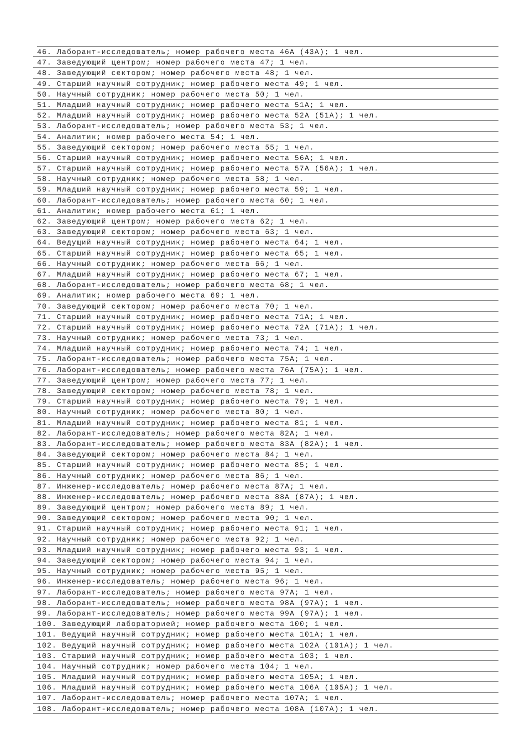46. Лаборант-исследователь; номер рабочего места 46А (43А); 1 чел.
47. Заведующий центром; номер рабочего места 47; 1 чел.
48. Заведующий сектором; номер рабочего места 48; 1 чел.
49. Старший научный сотрудник; номер рабочего места 49; 1 чел.
50. Научный сотрудник; номер рабочего места 50; 1 чел.
51. Младший научный сотрудник; номер рабочего места 51А; 1 чел.
52. Младший научный сотрудник; номер рабочего места 52А (51А); 1 чел.
53. Лаборант-исследователь; номер рабочего места 53; 1 чел.
54. Аналитик; номер рабочего места 54; 1 чел.
55. Заведующий сектором; номер рабочего места 55; 1 чел.
56. Старший научный сотрудник; номер рабочего места 56А; 1 чел.
57. Старший научный сотрудник; номер рабочего места 57А (56А); 1 чел.
58. Научный сотрудник; номер рабочего места 58; 1 чел.
59. Младший научный сотрудник; номер рабочего места 59; 1 чел.
60. Лаборант-исследователь; номер рабочего места 60; 1 чел.
61. Аналитик; номер рабочего места 61; 1 чел.
62. Заведующий центром; номер рабочего места 62; 1 чел.
63. Заведующий сектором; номер рабочего места 63; 1 чел.
64. Ведущий научный сотрудник; номер рабочего места 64; 1 чел.
65. Старший научный сотрудник; номер рабочего места 65; 1 чел.
66. Научный сотрудник; номер рабочего места 66; 1 чел.
67. Младший научный сотрудник; номер рабочего места 67; 1 чел.
68. Лаборант-исследователь; номер рабочего места 68; 1 чел.
69. Аналитик; номер рабочего места 69; 1 чел.
70. Заведующий сектором; номер рабочего места 70; 1 чел.
71. Старший научный сотрудник; номер рабочего места 71А; 1 чел.
72. Старший научный сотрудник; номер рабочего места 72А (71А); 1 чел.
73. Научный сотрудник; номер рабочего места 73; 1 чел.
74. Младший научный сотрудник; номер рабочего места 74; 1 чел.
75. Лаборант-исследователь; номер рабочего места 75А; 1 чел.
76. Лаборант-исследователь; номер рабочего места 76А (75А); 1 чел.
77. Заведующий центром; номер рабочего места 77; 1 чел.
78. Заведующий сектором; номер рабочего места 78; 1 чел.
79. Старший научный сотрудник; номер рабочего места 79; 1 чел.
80. Научный сотрудник; номер рабочего места 80; 1 чел.
81. Младший научный сотрудник; номер рабочего места 81; 1 чел.
82. Лаборант-исследователь; номер рабочего места 82А; 1 чел.
83. Лаборант-исследователь; номер рабочего места 83А (82А); 1 чел.
84. Заведующий сектором; номер рабочего места 84; 1 чел.
85. Старший научный сотрудник; номер рабочего места 85; 1 чел.
86. Научный сотрудник; номер рабочего места 86; 1 чел.
87. Инженер-исследователь; номер рабочего места 87А; 1 чел.
88. Инженер-исследователь; номер рабочего места 88А (87А); 1 чел.
89. Заведующий центром; номер рабочего места 89; 1 чел.
90. Заведующий сектором; номер рабочего места 90; 1 чел.
91. Старший научный сотрудник; номер рабочего места 91; 1 чел.
92. Научный сотрудник; номер рабочего места 92; 1 чел.
93. Младший научный сотрудник; номер рабочего места 93; 1 чел.
94. Заведующий сектором; номер рабочего места 94; 1 чел.
95. Научный сотрудник; номер рабочего места 95; 1 чел.
96. Инженер-исследователь; номер рабочего места 96; 1 чел.
97. Лаборант-исследователь; номер рабочего места 97А; 1 чел.
98. Лаборант-исследователь; номер рабочего места 98А (97А); 1 чел.
99. Лаборант-исследователь; номер рабочего места 99А (97А); 1 чел.
100. Заведующий лабораторией; номер рабочего места 100; 1 чел.
101. Ведущий научный сотрудник; номер рабочего места 101А; 1 чел.
102. Ведущий научный сотрудник; номер рабочего места 102А (101А); 1 чел.
103. Старший научный сотрудник; номер рабочего места 103; 1 чел.
104. Научный сотрудник; номер рабочего места 104; 1 чел.
105. Младший научный сотрудник; номер рабочего места 105А; 1 чел.
106. Младший научный сотрудник; номер рабочего места 106А (105А); 1 чел.
107. Лаборант-исследователь; номер рабочего места 107А; 1 чел.
108. Лаборант-исследователь; номер рабочего места 108А (107А); 1 чел.